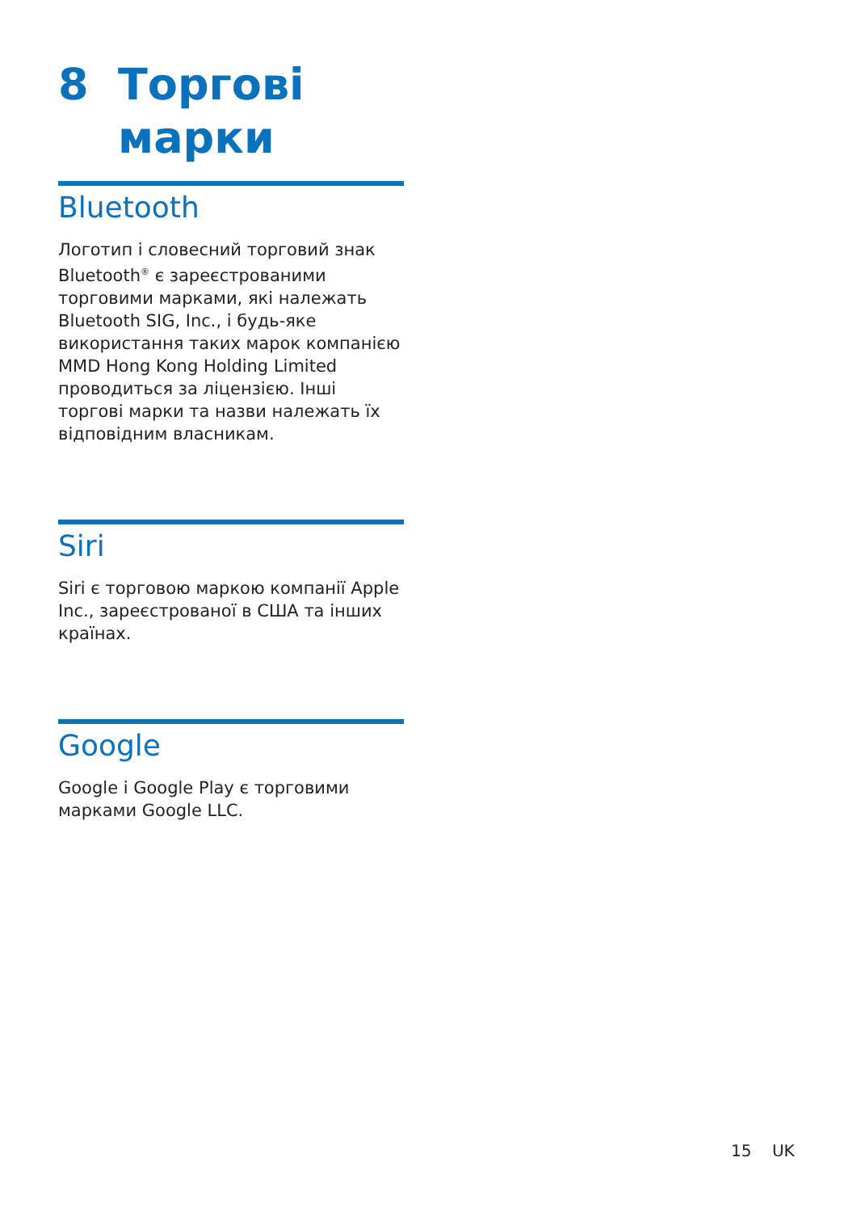8 Торгові
марки
Bluetooth
Логотип і словесний торговий знак Bluetooth<sup>®</sup> є зареєстрованими торговими марками, які належать Bluetooth SIG, Inc., і будь-яке використання таких марок компанією MMD Hong Kong Holding Limited проводиться за ліцензією. Інші торгові марки та назви належать їх відповідним власникам.
Siri
Siri є торговою маркою компанії Apple Inc., зареєстрованої в США та інших країнах.
Google
Google і Google Play є торговими марками Google LLC.
15 UK